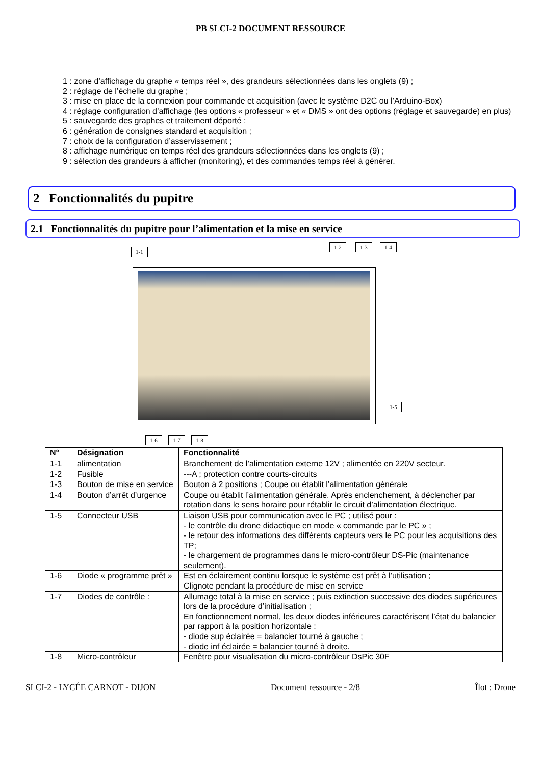PB SLCI-2 DOCUMENT RESSOURCE
1 : zone d’affichage du graphe « temps réel », des grandeurs sélectionnées dans les onglets (9) ;
2 : réglage de l’échelle du graphe ;
3 : mise en place de la connexion pour commande et acquisition (avec le système D2C ou l’Arduino-Box)
4 : réglage configuration d’affichage (les options « professeur » et « DMS » ont des options (réglage et sauvegarde) en plus)
5 : sauvegarde des graphes et traitement déporté ;
6 : génération de consignes standard et acquisition ;
7 : choix de la configuration d’asservissement ;
8 : affichage numérique en temps réel des grandeurs sélectionnées dans les onglets (9) ;
9 : sélection des grandeurs à afficher (monitoring), et des commandes temps réel à générer.
2 Fonctionnalités du pupitre
2.1 Fonctionnalités du pupitre pour l’alimentation et la mise en service
1-1
1-2 1-3 1-4
1-5
1-6 1-7 1-8
| N° | Désignation | Fonctionnalité |
| --- | --- | --- |
| 1-1 | alimentation | Branchement de l’alimentation externe 12V ; alimentée en 220V secteur. |
| 1-2 | Fusible | ---A ; protection contre courts-circuits |
| 1-3 | Bouton de mise en service | Bouton à 2 positions ; Coupe ou établit l’alimentation générale |
| 1-4 | Bouton d’arrêt d’urgence | Coupe ou établit l’alimentation générale. Après enclenchement, à déclencher par rotation dans le sens horaire pour rétablir le circuit d’alimentation électrique. |
| 1-5 | Connecteur USB | Liaison USB pour communication avec le PC ; utilisé pour : - le contrôle du drone didactique en mode « commande par le PC » ; - le retour des informations des différents capteurs vers le PC pour les acquisitions des TP; - le chargement de programmes dans le micro-contrôleur DS-Pic (maintenance seulement). |
| 1-6 | Diode « programme prêt » | Est en éclairement continu lorsque le système est prêt à l’utilisation ; Clignote pendant la procédure de mise en service |
| 1-7 | Diodes de contrôle : | Allumage total à la mise en service ; puis extinction successive des diodes supérieures lors de la procédure d’initialisation ; En fonctionnement normal, les deux diodes inférieures caractérisent l’état du balancier par rapport à la position horizontale : - diode sup éclairée = balancier tourné à gauche ; - diode inf éclairée = balancier tourné à droite. |
| 1-8 | Micro-contrôleur | Fenêtre pour visualisation du micro-contrôleur DsPic 30F |
SLCI-2 - LYCÉE CARNOT - DIJON Document ressource - 2/8 Îlot : Drone